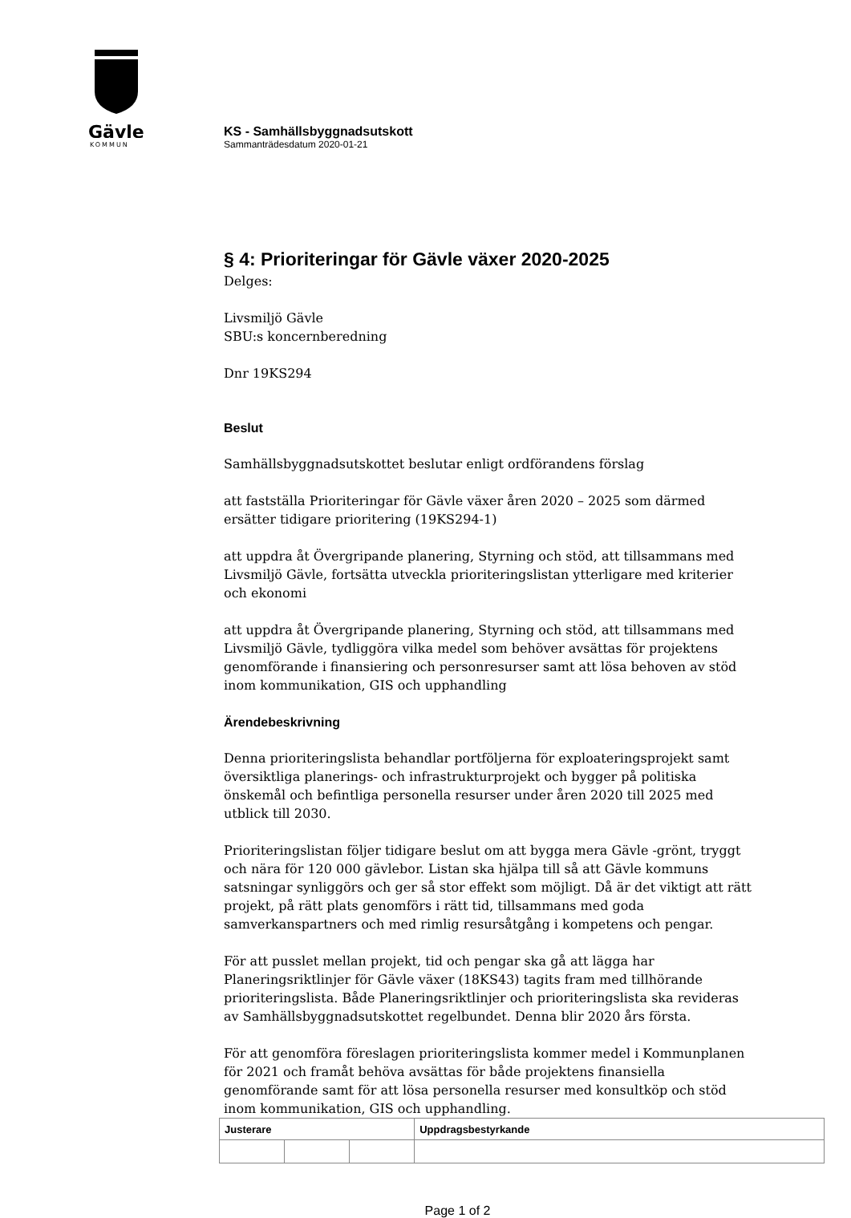Gävle
KOMMUN
KS - Samhällsbyggnadsutskott
Sammanträdesdatum 2020-01-21
§ 4: Prioriteringar för Gävle växer 2020-2025
Delges:
Livsmiljö Gävle
SBU:s koncernberedning
Dnr 19KS294
Beslut
Samhällsbyggnadsutskottet beslutar enligt ordförandens förslag
att fastställa Prioriteringar för Gävle växer åren 2020 – 2025 som därmed ersätter tidigare prioritering (19KS294-1)
att uppdra åt Övergripande planering, Styrning och stöd, att tillsammans med Livsmiljö Gävle, fortsätta utveckla prioriteringslistan ytterligare med kriterier och ekonomi
att uppdra åt Övergripande planering, Styrning och stöd, att tillsammans med Livsmiljö Gävle, tydliggöra vilka medel som behöver avsättas för projektens genomförande i finansiering och personresurser samt att lösa behoven av stöd inom kommunikation, GIS och upphandling
Ärendebeskrivning
Denna prioriteringslista behandlar portföljerna för exploateringsprojekt samt översiktliga planerings- och infrastrukturprojekt och bygger på politiska önskemål och befintliga personella resurser under åren 2020 till 2025 med utblick till 2030.
Prioriteringslistan följer tidigare beslut om att bygga mera Gävle -grönt, tryggt och nära för 120 000 gävlebor. Listan ska hjälpa till så att Gävle kommuns satsningar synliggörs och ger så stor effekt som möjligt. Då är det viktigt att rätt projekt, på rätt plats genomförs i rätt tid, tillsammans med goda samverkanspartners och med rimlig resursåtgång i kompetens och pengar.
För att pusslet mellan projekt, tid och pengar ska gå att lägga har Planeringsriktlinjer för Gävle växer (18KS43) tagits fram med tillhörande prioriteringslista. Både Planeringsriktlinjer och prioriteringslista ska revideras av Samhällsbyggnadsutskottet regelbundet. Denna blir 2020 års första.
För att genomföra föreslagen prioriteringslista kommer medel i Kommunplanen för 2021 och framåt behöva avsättas för både projektens finansiella genomförande samt för att lösa personella resurser med konsultköp och stöd inom kommunikation, GIS och upphandling.
| Justerare | | | Uppdragsbestyrkande |
| --- | --- | --- | --- |
Page 1 of 2